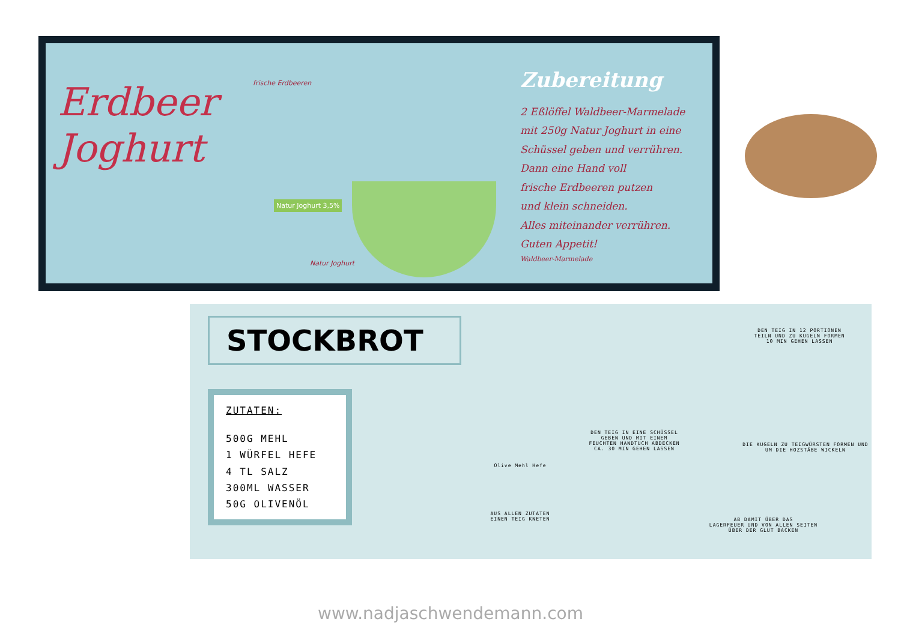Erdbeer
Joghurt
frische Erdbeeren
Natur Joghurt 3,5%
Natur Joghurt
Zubereitung
2 Eßlöffel Waldbeer-Marmelade
mit 250g Natur Joghurt in eine
Schüssel geben und verrühren.
Dann eine Hand voll
frische Erdbeeren putzen
und klein schneiden.
Alles miteinander verrühren.
Guten Appetit!
Waldbeer-Marmelade
STOCKBROT
ZUTATEN:
500G MEHL
1 WÜRFEL HEFE
4 TL SALZ
300ML WASSER
50G OLIVENÖL
Olive Mehl Hefe
AUS ALLEN ZUTATEN
EINEN TEIG KNETEN
DEN TEIG IN EINE SCHÜSSEL
GEBEN UND MIT EINEM
FEUCHTEN HANDTUCH ABDECKEN
CA. 30 MIN GEHEN LASSEN
DEN TEIG IN 12 PORTIONEN
TEILN UND ZU KUGELN FORMEN
10 MIN GEHEN LASSEN
DIE KUGELN ZU TEIGWÜRSTEN FORMEN UND
UM DIE HOZSTÄBE WICKELN
AB DAMIT ÜBER DAS
LAGERFEUER UND VON ALLEN SEITEN
ÜBER DER GLUT BACKEN
www.nadjaschwendemann.com